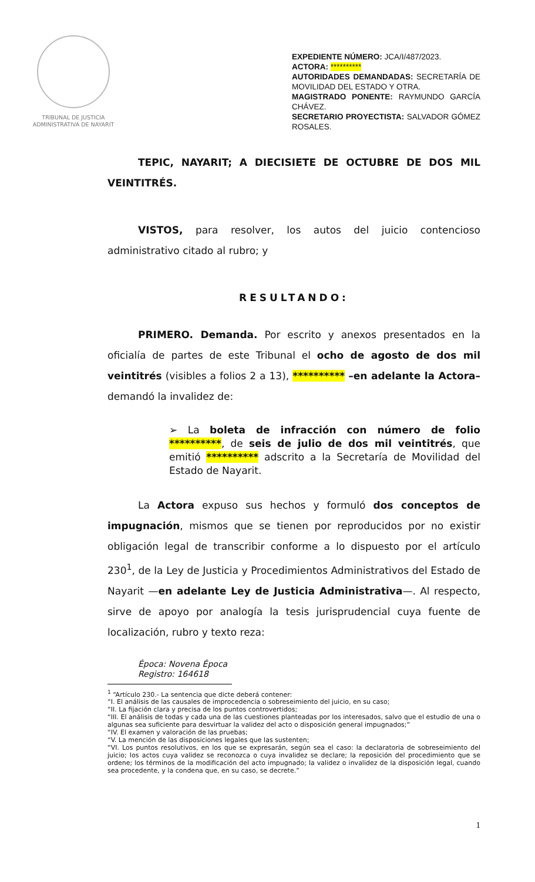TRIBUNAL DE JUSTICIA
ADMINISTRATIVA DE NAYARIT
EXPEDIENTE NÚMERO: JCA/I/487/2023.
ACTORA: **********
AUTORIDADES DEMANDADAS: SECRETARÍA DE MOVILIDAD DEL ESTADO Y OTRA.
MAGISTRADO PONENTE: RAYMUNDO GARCÍA CHÁVEZ.
SECRETARIO PROYECTISTA: SALVADOR GÓMEZ ROSALES.
TEPIC, NAYARIT; A DIECISIETE DE OCTUBRE DE DOS MIL VEINTITRÉS.
VISTOS, para resolver, los autos del juicio contencioso administrativo citado al rubro; y
RESULTANDO:
PRIMERO. Demanda. Por escrito y anexos presentados en la oficialía de partes de este Tribunal el ocho de agosto de dos mil veintitrés (visibles a folios 2 a 13), ********** –en adelante la Actora–demandó la invalidez de:
➢ La boleta de infracción con número de folio **********, de seis de julio de dos mil veintitrés, que emitió ********** adscrito a la Secretaría de Movilidad del Estado de Nayarit.
La Actora expuso sus hechos y formuló dos conceptos de impugnación, mismos que se tienen por reproducidos por no existir obligación legal de transcribir conforme a lo dispuesto por el artículo 230<sup>1</sup>, de la Ley de Justicia y Procedimientos Administrativos del Estado de Nayarit —en adelante Ley de Justicia Administrativa—. Al respecto, sirve de apoyo por analogía la tesis jurisprudencial cuya fuente de localización, rubro y texto reza:
Época: Novena Época
Registro: 164618
<sup>1</sup> “Artículo 230.- La sentencia que dicte deberá contener:
“I. El análisis de las causales de improcedencia o sobreseimiento del juicio, en su caso;
“II. La fijación clara y precisa de los puntos controvertidos;
“III. El análisis de todas y cada una de las cuestiones planteadas por los interesados, salvo que el estudio de una o algunas sea suficiente para desvirtuar la validez del acto o disposición general impugnados;”
“IV. El examen y valoración de las pruebas;
“V. La mención de las disposiciones legales que las sustenten;
“VI. Los puntos resolutivos, en los que se expresarán, según sea el caso: la declaratoria de sobreseimiento del juicio; los actos cuya validez se reconozca o cuya invalidez se declare; la reposición del procedimiento que se ordene; los términos de la modificación del acto impugnado; la validez o invalidez de la disposición legal, cuando sea procedente, y la condena que, en su caso, se decrete.”
1